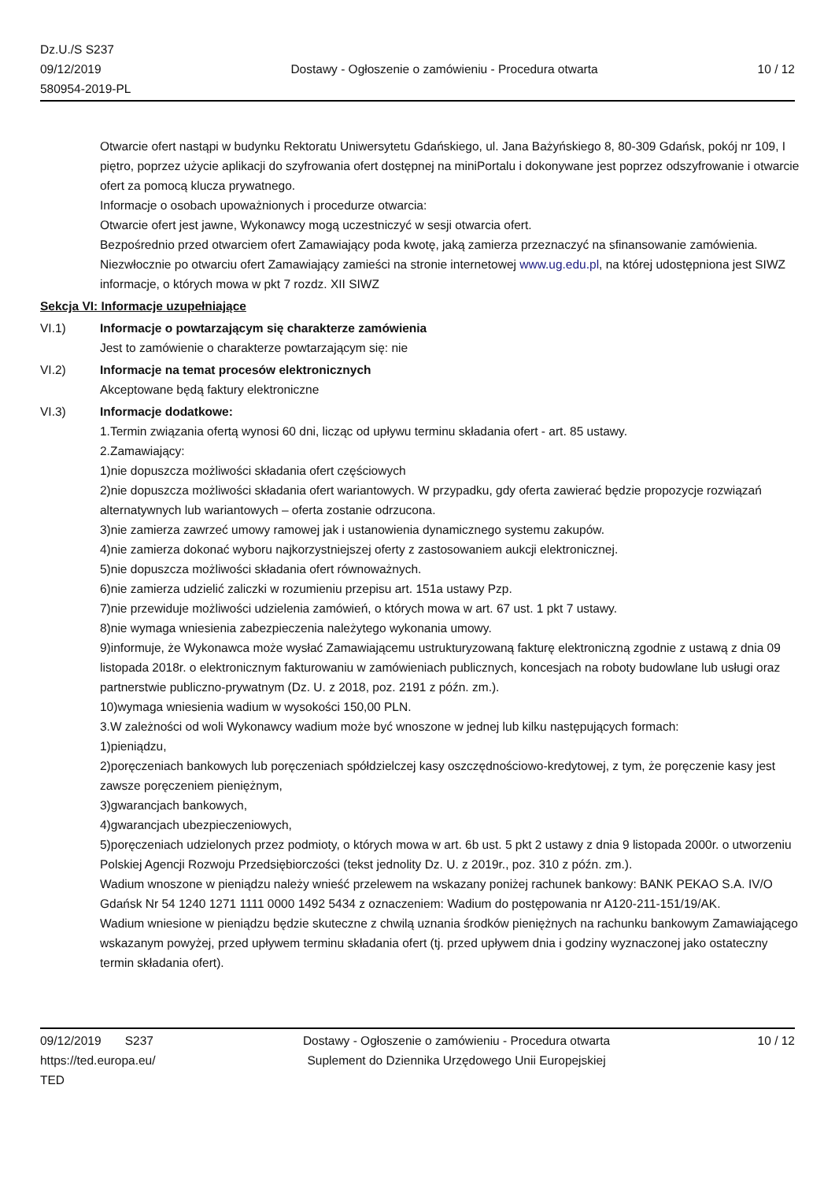Dz.U./S S237
09/12/2019
580954-2019-PL
Dostawy - Ogłoszenie o zamówieniu - Procedura otwarta
10 / 12
Otwarcie ofert nastąpi w budynku Rektoratu Uniwersytetu Gdańskiego, ul. Jana Bażyńskiego 8, 80-309 Gdańsk, pokój nr 109, I piętro, poprzez użycie aplikacji do szyfrowania ofert dostępnej na miniPortalu i dokonywane jest poprzez odszyfrowanie i otwarcie ofert za pomocą klucza prywatnego.
Informacje o osobach upoważnionych i procedurze otwarcia:
Otwarcie ofert jest jawne, Wykonawcy mogą uczestniczyć w sesji otwarcia ofert.
Bezpośrednio przed otwarciem ofert Zamawiający poda kwotę, jaką zamierza przeznaczyć na sfinansowanie zamówienia.
Niezwłocznie po otwarciu ofert Zamawiający zamieści na stronie internetowej www.ug.edu.pl, na której udostępniona jest SIWZ informacje, o których mowa w pkt 7 rozdz. XII SIWZ
Sekcja VI: Informacje uzupełniające
VI.1) Informacje o powtarzającym się charakterze zamówienia
Jest to zamówienie o charakterze powtarzającym się: nie
VI.2) Informacje na temat procesów elektronicznych
Akceptowane będą faktury elektroniczne
VI.3) Informacje dodatkowe:
1.Termin związania ofertą wynosi 60 dni, licząc od upływu terminu składania ofert - art. 85 ustawy.
2.Zamawiający:
1)nie dopuszcza możliwości składania ofert częściowych
2)nie dopuszcza możliwości składania ofert wariantowych. W przypadku, gdy oferta zawierać będzie propozycje rozwiązań alternatywnych lub wariantowych – oferta zostanie odrzucona.
3)nie zamierza zawrzeć umowy ramowej jak i ustanowienia dynamicznego systemu zakupów.
4)nie zamierza dokonać wyboru najkorzystniejszej oferty z zastosowaniem aukcji elektronicznej.
5)nie dopuszcza możliwości składania ofert równoważnych.
6)nie zamierza udzielić zaliczki w rozumieniu przepisu art. 151a ustawy Pzp.
7)nie przewiduje możliwości udzielenia zamówień, o których mowa w art. 67 ust. 1 pkt 7 ustawy.
8)nie wymaga wniesienia zabezpieczenia należytego wykonania umowy.
9)informuje, że Wykonawca może wysłać Zamawiającemu ustrukturyzowaną fakturę elektroniczną zgodnie z ustawą z dnia 09 listopada 2018r. o elektronicznym fakturowaniu w zamówieniach publicznych, koncesjach na roboty budowlane lub usługi oraz partnerstwie publiczno-prywatnym (Dz. U. z 2018, poz. 2191 z późn. zm.).
10)wymaga wniesienia wadium w wysokości 150,00 PLN.
3.W zależności od woli Wykonawcy wadium może być wnoszone w jednej lub kilku następujących formach:
1)pieniądzu,
2)poręczeniach bankowych lub poręczeniach spółdzielczej kasy oszczędnościowo-kredytowej, z tym, że poręczenie kasy jest zawsze poręczeniem pieniężnym,
3)gwarancjach bankowych,
4)gwarancjach ubezpieczeniowych,
5)poręczeniach udzielonych przez podmioty, o których mowa w art. 6b ust. 5 pkt 2 ustawy z dnia 9 listopada 2000r. o utworzeniu Polskiej Agencji Rozwoju Przedsiębiorczości (tekst jednolity Dz. U. z 2019r., poz. 310 z późn. zm.).
Wadium wnoszone w pieniądzu należy wnieść przelewem na wskazany poniżej rachunek bankowy: BANK PEKAO S.A. IV/O Gdańsk Nr 54 1240 1271 1111 0000 1492 5434 z oznaczeniem: Wadium do postępowania nr A120-211-151/19/AK.
Wadium wniesione w pieniądzu będzie skuteczne z chwilą uznania środków pieniężnych na rachunku bankowym Zamawiającego wskazanym powyżej, przed upływem terminu składania ofert (tj. przed upływem dnia i godziny wyznaczonej jako ostateczny termin składania ofert).
09/12/2019 S237
https://ted.europa.eu/
TED
Dostawy - Ogłoszenie o zamówieniu - Procedura otwarta
Suplement do Dziennika Urzędowego Unii Europejskiej
10 / 12